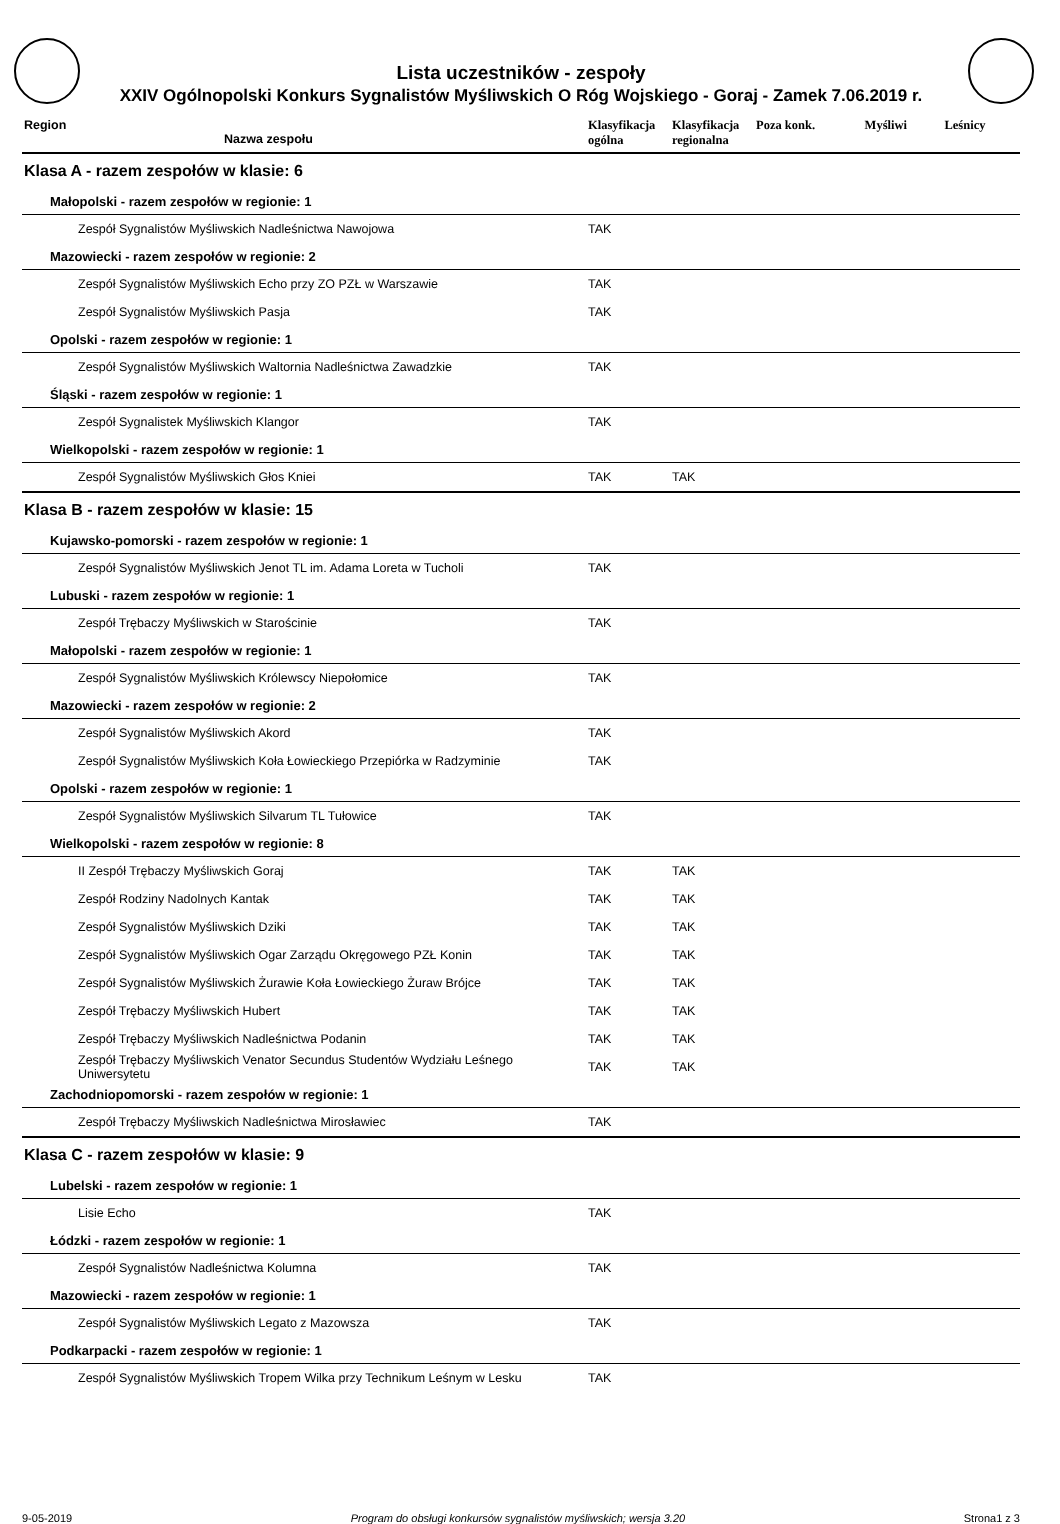Lista uczestników - zespoły
XXIV Ogólnopolski Konkurs Sygnalistów Myśliwskich O Róg Wojskiego - Goraj - Zamek 7.06.2019 r.
| Region Nazwa zespołu | Klasyfikacja ogólna | Klasyfikacja regionalna | Poza konk. | Myśliwi | Leśnicy |
| --- | --- | --- | --- | --- | --- |
| Klasa A - razem zespołów w klasie: 6 | | | | | |
| Małopolski - razem zespołów w regionie: 1 | | | | | |
| Zespół Sygnalistów Myśliwskich Nadleśnictwa Nawojowa | TAK | | | | |
| Mazowiecki - razem zespołów w regionie: 2 | | | | | |
| Zespół Sygnalistów Myśliwskich Echo przy ZO PZŁ w Warszawie | TAK | | | | |
| Zespół Sygnalistów Myśliwskich Pasja | TAK | | | | |
| Opolski - razem zespołów w regionie: 1 | | | | | |
| Zespół Sygnalistów Myśliwskich Waltornia Nadleśnictwa Zawadzkie | TAK | | | | |
| Śląski - razem zespołów w regionie: 1 | | | | | |
| Zespół Sygnalistek Myśliwskich Klangor | TAK | | | | |
| Wielkopolski - razem zespołów w regionie: 1 | | | | | |
| Zespół Sygnalistów Myśliwskich Głos Kniei | TAK | TAK | | | |
| Klasa B - razem zespołów w klasie: 15 | | | | | |
| Kujawsko-pomorski - razem zespołów w regionie: 1 | | | | | |
| Zespół Sygnalistów Myśliwskich Jenot TL im. Adama Loreta w Tucholi | TAK | | | | |
| Lubuski - razem zespołów w regionie: 1 | | | | | |
| Zespół Trębaczy Myśliwskich w Starościnie | TAK | | | | |
| Małopolski - razem zespołów w regionie: 1 | | | | | |
| Zespół Sygnalistów Myśliwskich Królewscy Niepołomice | TAK | | | | |
| Mazowiecki - razem zespołów w regionie: 2 | | | | | |
| Zespół Sygnalistów Myśliwskich Akord | TAK | | | | |
| Zespół Sygnalistów Myśliwskich Koła Łowieckiego Przepiórka w Radzyminie | TAK | | | | |
| Opolski - razem zespołów w regionie: 1 | | | | | |
| Zespół Sygnalistów Myśliwskich Silvarum TL Tułowice | TAK | | | | |
| Wielkopolski - razem zespołów w regionie: 8 | | | | | |
| II Zespół Trębaczy Myśliwskich Goraj | TAK | TAK | | | |
| Zespół Rodziny Nadolnych Kantak | TAK | TAK | | | |
| Zespół Sygnalistów Myśliwskich Dziki | TAK | TAK | | | |
| Zespół Sygnalistów Myśliwskich Ogar Zarządu Okręgowego PZŁ Konin | TAK | TAK | | | |
| Zespół Sygnalistów Myśliwskich Żurawie Koła Łowieckiego Żuraw Brójce | TAK | TAK | | | |
| Zespół Trębaczy Myśliwskich Hubert | TAK | TAK | | | |
| Zespół Trębaczy Myśliwskich Nadleśnictwa Podanin | TAK | TAK | | | |
| Zespół Trębaczy Myśliwskich Venator Secundus Studentów Wydziału Leśnego Uniwersytetu | TAK | TAK | | | |
| Zachodniopomorski - razem zespołów w regionie: 1 | | | | | |
| Zespół Trębaczy Myśliwskich Nadleśnictwa Mirosławiec | TAK | | | | |
| Klasa C - razem zespołów w klasie: 9 | | | | | |
| Lubelski - razem zespołów w regionie: 1 | | | | | |
| Lisie Echo | TAK | | | | |
| Łódzki - razem zespołów w regionie: 1 | | | | | |
| Zespół Sygnalistów Nadleśnictwa Kolumna | TAK | | | | |
| Mazowiecki - razem zespołów w regionie: 1 | | | | | |
| Zespół Sygnalistów Myśliwskich Legato z Mazowsza | TAK | | | | |
| Podkarpacki - razem zespołów w regionie: 1 | | | | | |
| Zespół Sygnalistów Myśliwskich Tropem Wilka przy Technikum Leśnym w Lesku | TAK | | | | |
9-05-2019 Program do obsługi konkursów sygnalistów myśliwskich; wersja 3.20 Strona1 z 3